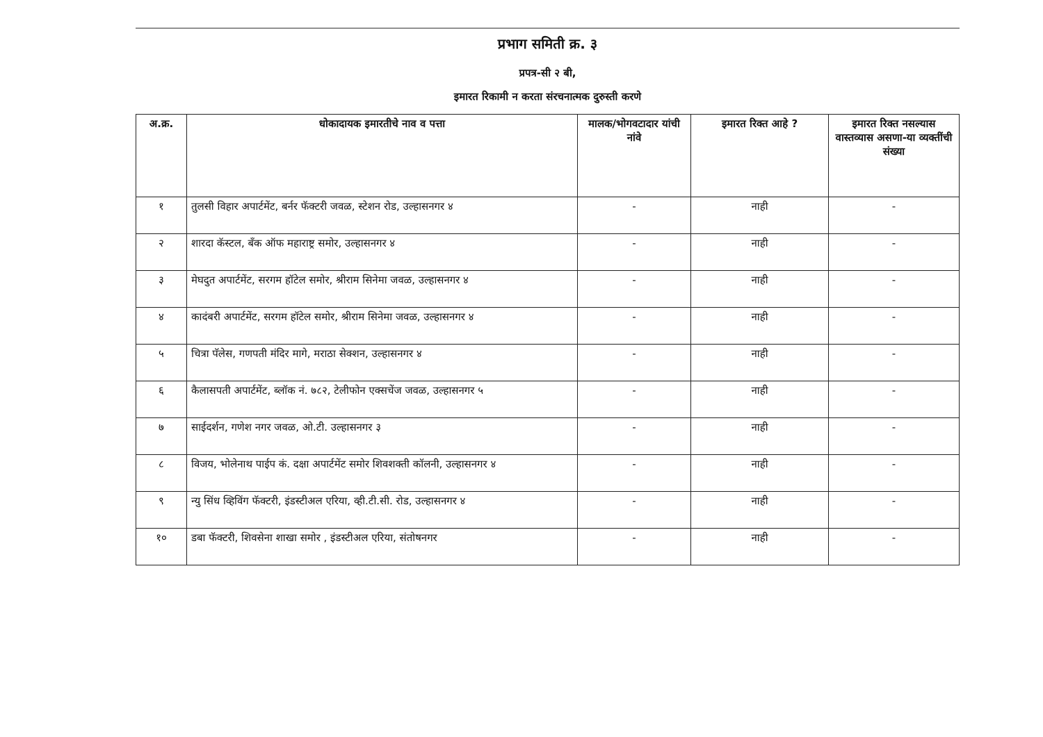प्रभाग समिती क्र. ३
प्रपत्र-सी २ बी,
इमारत रिकामी न करता संरचनात्मक दुरुस्ती करणे
| अ.क्र. | धोकादायक इमारतीचे नाव व पत्ता | मालक/भोगवटादार यांची नांवे | इमारत रिक्त आहे ? | इमारत रिक्त नसल्यास वास्तव्यास असणा-या व्यक्तींची संख्या |
| --- | --- | --- | --- | --- |
| १ | तुलसी विहार अपार्टमेंट, बर्नर फॅक्टरी जवळ, स्टेशन रोड, उल्हासनगर ४ | - | नाही | - |
| २ | शारदा कॅस्टल, बँक ऑफ महाराष्ट्र समोर, उल्हासनगर ४ | - | नाही | - |
| ३ | मेघदुत अपार्टमेंट, सरगम हॉटेल समोर, श्रीराम सिनेमा जवळ, उल्हासनगर ४ | - | नाही | - |
| ४ | कादंबरी अपार्टमेंट, सरगम हॉटेल समोर, श्रीराम सिनेमा जवळ, उल्हासनगर ४ | - | नाही | - |
| ५ | चित्रा पॅलेस, गणपती मंदिर मागे, मराठा सेक्शन, उल्हासनगर ४ | - | नाही | - |
| ६ | कैलासपती अपार्टमेंट, ब्लॉक नं. ७८२, टेलीफोन एक्सचेंज जवळ, उल्हासनगर ५ | - | नाही | - |
| ७ | साईदर्शन, गणेश नगर जवळ, ओ.टी. उल्हासनगर ३ | - | नाही | - |
| ८ | विजय, भोलेनाथ पाईप कं. दक्षा अपार्टमेंट समोर शिवशक्ती कॉलनी, उल्हासनगर ४ | - | नाही | - |
| ९ | न्यु सिंध व्हिविंग फॅक्टरी, इंडस्टीअल एरिया, व्ही.टी.सी. रोड, उल्हासनगर ४ | - | नाही | - |
| १० | डबा फॅक्टरी, शिवसेना शाखा समोर , इंडस्टीअल एरिया, संतोषनगर | - | नाही | - |